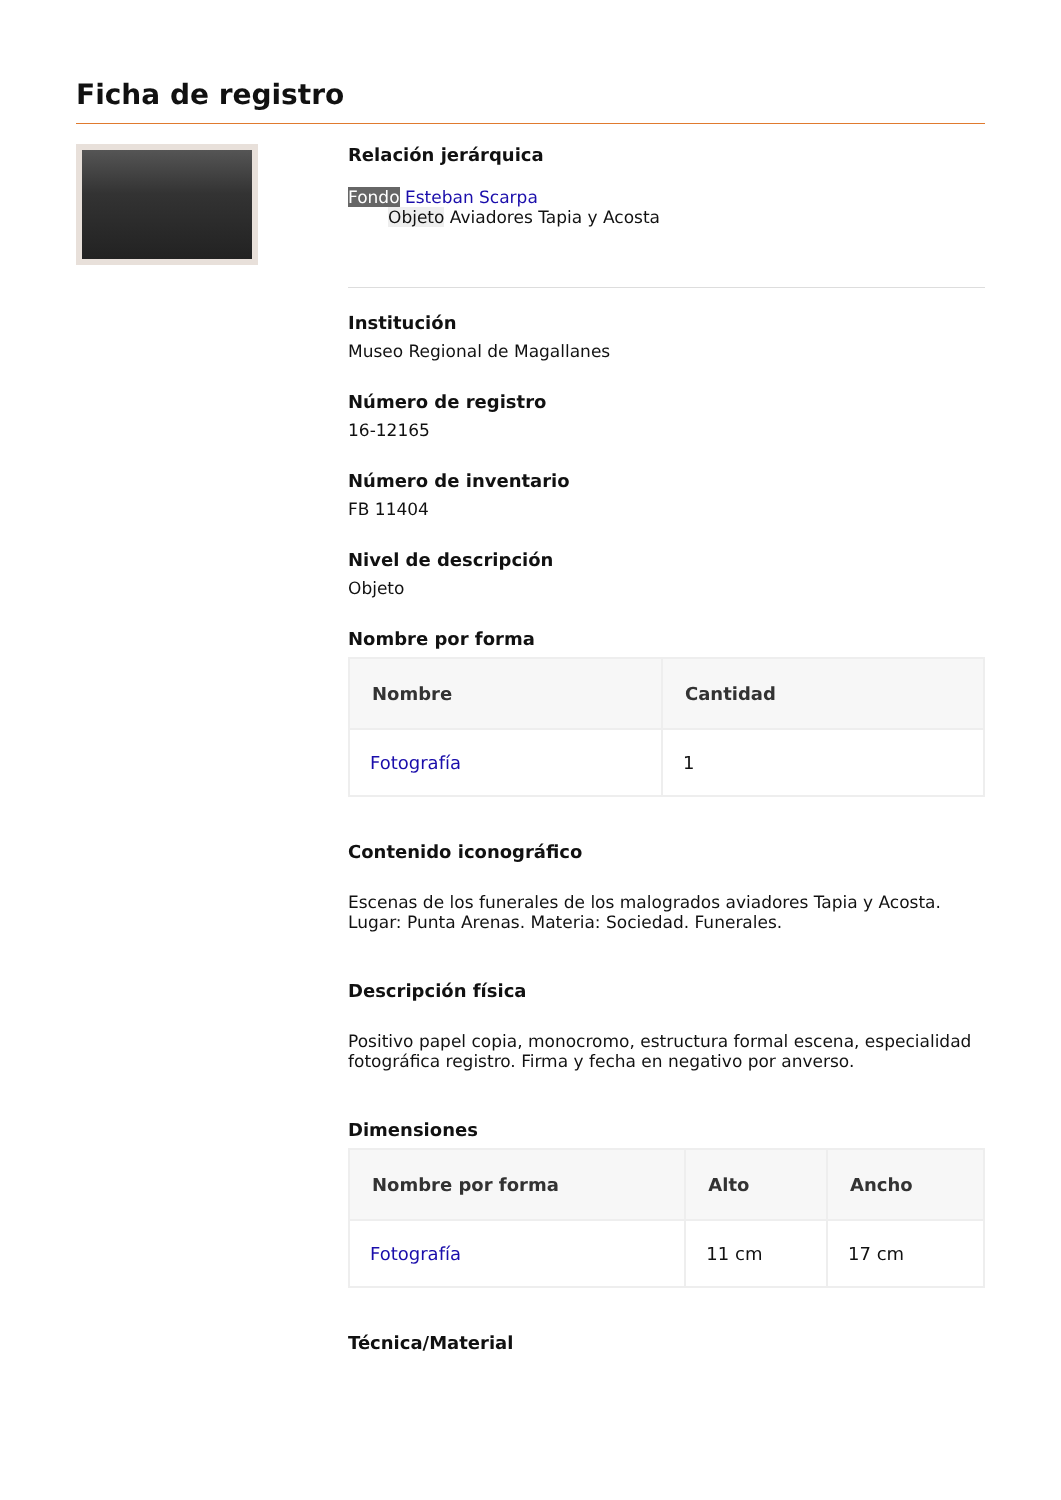Ficha de registro
Relación jerárquica
Fondo Esteban Scarpa
Objeto Aviadores Tapia y Acosta
Institución
Museo Regional de Magallanes
Número de registro
16-12165
Número de inventario
FB 11404
Nivel de descripción
Objeto
Nombre por forma
| Nombre | Cantidad |
| --- | --- |
| Fotografía | 1 |
Contenido iconográfico
Escenas de los funerales de los malogrados aviadores Tapia y Acosta. Lugar: Punta Arenas. Materia: Sociedad. Funerales.
Descripción física
Positivo papel copia, monocromo, estructura formal escena, especialidad fotográfica registro. Firma y fecha en negativo por anverso.
Dimensiones
| Nombre por forma | Alto | Ancho |
| --- | --- | --- |
| Fotografía | 11 cm | 17 cm |
Técnica/Material